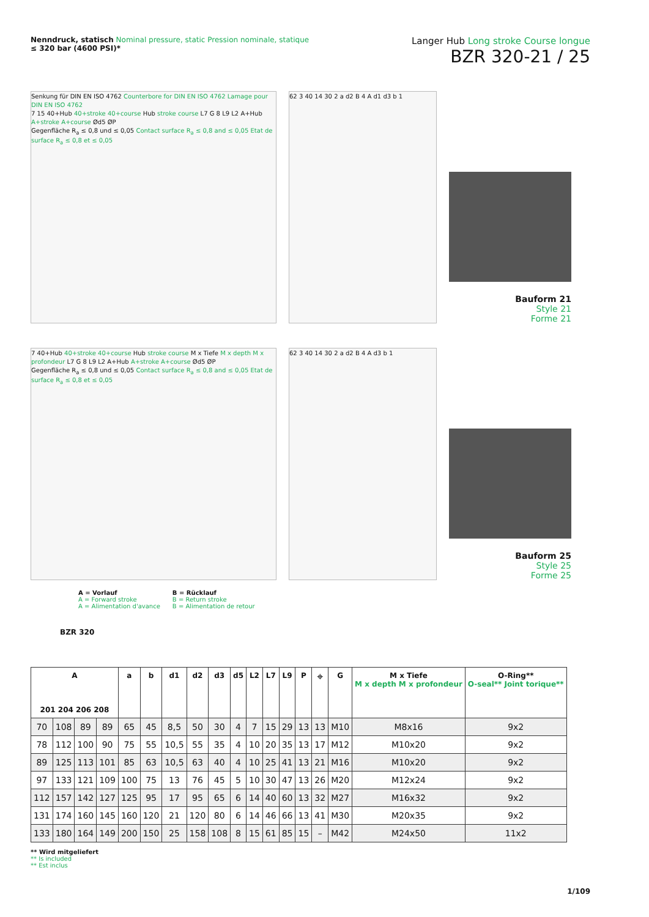Nenndruck, statisch Nominal pressure, static Pression nominale, statique
≤ 320 bar (4600 PSI)*
Langer Hub Long stroke Course longue
BZR 320-21 / 25
Senkung für DIN EN ISO 4762 Counterbore for DIN EN ISO 4762 Lamage pour DIN EN ISO 4762
7 15 40+Hub 40+stroke 40+course Hub stroke course L7 G 8 L9 L2 A+Hub A+stroke A+course Ød5 ØP
Gegenfläche R<sub>a</sub> ≤ 0,8 und ≤ 0,05 Contact surface R<sub>a</sub> ≤ 0,8 and ≤ 0,05 Etat de surface R<sub>a</sub> ≤ 0,8 et ≤ 0,05
62 3 40 14 30 2 a d2 B 4 A d1 d3 b 1
Bauform 21
Style 21
Forme 21
7 40+Hub 40+stroke 40+course Hub stroke course M x Tiefe M x depth M x profondeur L7 G 8 L9 L2 A+Hub A+stroke A+course Ød5 ØP
Gegenfläche R<sub>a</sub> ≤ 0,8 und ≤ 0,05 Contact surface R<sub>a</sub> ≤ 0,8 and ≤ 0,05 Etat de surface R<sub>a</sub> ≤ 0,8 et ≤ 0,05
62 3 40 14 30 2 a d2 B 4 A d3 b 1
Bauform 25
Style 25
Forme 25
A = Vorlauf
A = Forward stroke
A = Alimentation d'avance
B = Rücklauf
B = Return stroke
B = Alimentation de retour
BZR 320
| A 201 204 206 208 | | | | a | b | d1 | d2 | d3 | d5 | L2 | L7 | L9 | P | ⌖ | G | M x Tiefe M x depth M x profondeur | O-Ring** O-seal** Joint torique** |
| --- | --- | --- | --- | --- | --- | --- | --- | --- | --- | --- | --- | --- | --- | --- | --- | --- | --- |
| 70 | 108 | 89 | 89 | 65 | 45 | 8,5 | 50 | 30 | 4 | 7 | 15 | 29 | 13 | 13 | M10 | M8x16 | 9x2 |
| 78 | 112 | 100 | 90 | 75 | 55 | 10,5 | 55 | 35 | 4 | 10 | 20 | 35 | 13 | 17 | M12 | M10x20 | 9x2 |
| 89 | 125 | 113 | 101 | 85 | 63 | 10,5 | 63 | 40 | 4 | 10 | 25 | 41 | 13 | 21 | M16 | M10x20 | 9x2 |
| 97 | 133 | 121 | 109 | 100 | 75 | 13 | 76 | 45 | 5 | 10 | 30 | 47 | 13 | 26 | M20 | M12x24 | 9x2 |
| 112 | 157 | 142 | 127 | 125 | 95 | 17 | 95 | 65 | 6 | 14 | 40 | 60 | 13 | 32 | M27 | M16x32 | 9x2 |
| 131 | 174 | 160 | 145 | 160 | 120 | 21 | 120 | 80 | 6 | 14 | 46 | 66 | 13 | 41 | M30 | M20x35 | 9x2 |
| 133 | 180 | 164 | 149 | 200 | 150 | 25 | 158 | 108 | 8 | 15 | 61 | 85 | 15 | – | M42 | M24x50 | 11x2 |
** Wird mitgeliefert
** Is included
** Est inclus
1/109